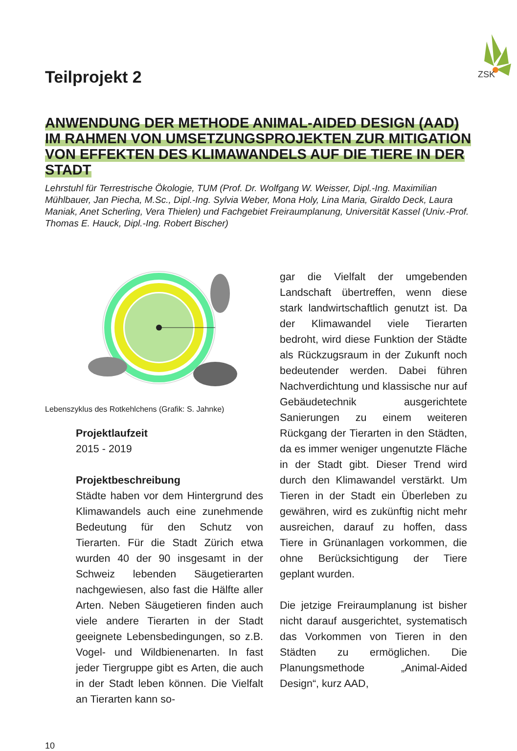ZSK
Teilprojekt 2
ANWENDUNG DER METHODE ANIMAL-AIDED DESIGN (AAD) IM RAHMEN VON UMSETZUNGSPROJEKTEN ZUR MITIGATION VON EFFEKTEN DES KLIMAWANDELS AUF DIE TIERE IN DER STADT
Lehrstuhl für Terrestrische Ökologie, TUM (Prof. Dr. Wolfgang W. Weisser, Dipl.-Ing. Maximilian Mühlbauer, Jan Piecha, M.Sc., Dipl.-Ing. Sylvia Weber, Mona Holy, Lina Maria, Giraldo Deck, Laura Maniak, Anet Scherling, Vera Thielen) und Fachgebiet Freiraumplanung, Universität Kassel (Univ.-Prof. Thomas E. Hauck, Dipl.-Ing. Robert Bischer)
Lebenszyklus des Rotkehlchens (Grafik: S. Jahnke)
Projektlaufzeit
2015 - 2019
Projektbeschreibung
Städte haben vor dem Hintergrund des Klimawandels auch eine zunehmende Bedeutung für den Schutz von Tierarten. Für die Stadt Zürich etwa wurden 40 der 90 insgesamt in der Schweiz lebenden Säugetierarten nachgewiesen, also fast die Hälfte aller Arten. Neben Säugetieren finden auch viele andere Tierarten in der Stadt geeignete Lebensbedingungen, so z.B. Vogel- und Wildbienenarten. In fast jeder Tiergruppe gibt es Arten, die auch in der Stadt leben können. Die Vielfalt an Tierarten kann so-
gar die Vielfalt der umgebenden Landschaft übertreffen, wenn diese stark landwirtschaftlich genutzt ist. Da der Klimawandel viele Tierarten bedroht, wird diese Funktion der Städte als Rückzugsraum in der Zukunft noch bedeutender werden. Dabei führen Nachverdichtung und klassische nur auf Gebäudetechnik ausgerichtete Sanierungen zu einem weiteren Rückgang der Tierarten in den Städten, da es immer weniger ungenutzte Fläche in der Stadt gibt. Dieser Trend wird durch den Klimawandel verstärkt. Um Tieren in der Stadt ein Überleben zu gewähren, wird es zukünftig nicht mehr ausreichen, darauf zu hoffen, dass Tiere in Grünanlagen vorkommen, die ohne Berücksichtigung der Tiere geplant wurden.
Die jetzige Freiraumplanung ist bisher nicht darauf ausgerichtet, systematisch das Vorkommen von Tieren in den Städten zu ermöglichen. Die Planungsmethode „Animal-Aided Design“, kurz AAD,
10